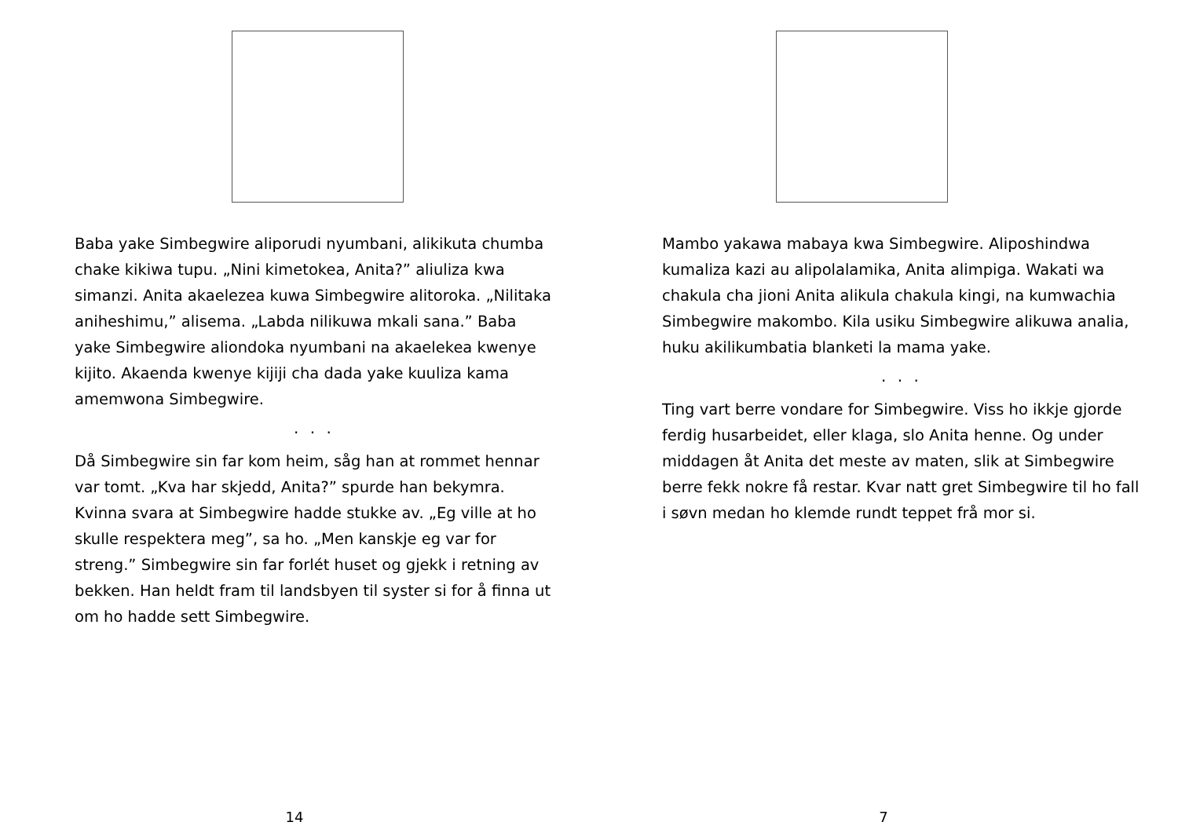Baba yake Simbegwire aliporudi nyumbani, alikikuta chumba chake kikiwa tupu. „Nini kimetokea, Anita?” aliuliza kwa simanzi. Anita akaelezea kuwa Simbegwire alitoroka. „Nilitaka aniheshimu,” alisema. „Labda nilikuwa mkali sana.” Baba yake Simbegwire aliondoka nyumbani na akaelekea kwenye kijito. Akaenda kwenye kijiji cha dada yake kuuliza kama amemwona Simbegwire.
. . .
Då Simbegwire sin far kom heim, såg han at rommet hennar var tomt. „Kva har skjedd, Anita?” spurde han bekymra. Kvinna svara at Simbegwire hadde stukke av. „Eg ville at ho skulle respektera meg”, sa ho. „Men kanskje eg var for streng.” Simbegwire sin far forlét huset og gjekk i retning av bekken. Han heldt fram til landsbyen til syster si for å finna ut om ho hadde sett Simbegwire.
14
Mambo yakawa mabaya kwa Simbegwire. Aliposhindwa kumaliza kazi au alipolalamika, Anita alimpiga. Wakati wa chakula cha jioni Anita alikula chakula kingi, na kumwachia Simbegwire makombo. Kila usiku Simbegwire alikuwa analia, huku akilikumbatia blanketi la mama yake.
. . .
Ting vart berre vondare for Simbegwire. Viss ho ikkje gjorde ferdig husarbeidet, eller klaga, slo Anita henne. Og under middagen åt Anita det meste av maten, slik at Simbegwire berre fekk nokre få restar. Kvar natt gret Simbegwire til ho fall i søvn medan ho klemde rundt teppet frå mor si.
7